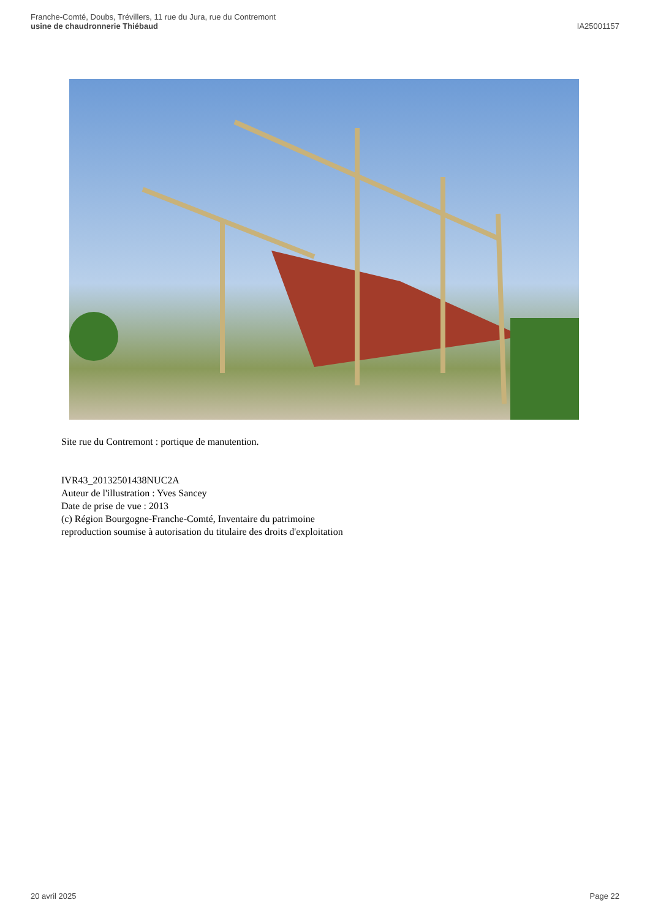Franche-Comté, Doubs, Trévillers, 11 rue du Jura, rue du Contremont
usine de chaudronnerie Thiébaud
IA25001157
Site rue du Contremont : portique de manutention.
IVR43_20132501438NUC2A
Auteur de l'illustration : Yves Sancey
Date de prise de vue : 2013
(c) Région Bourgogne-Franche-Comté, Inventaire du patrimoine
reproduction soumise à autorisation du titulaire des droits d'exploitation
20 avril 2025 Page 22